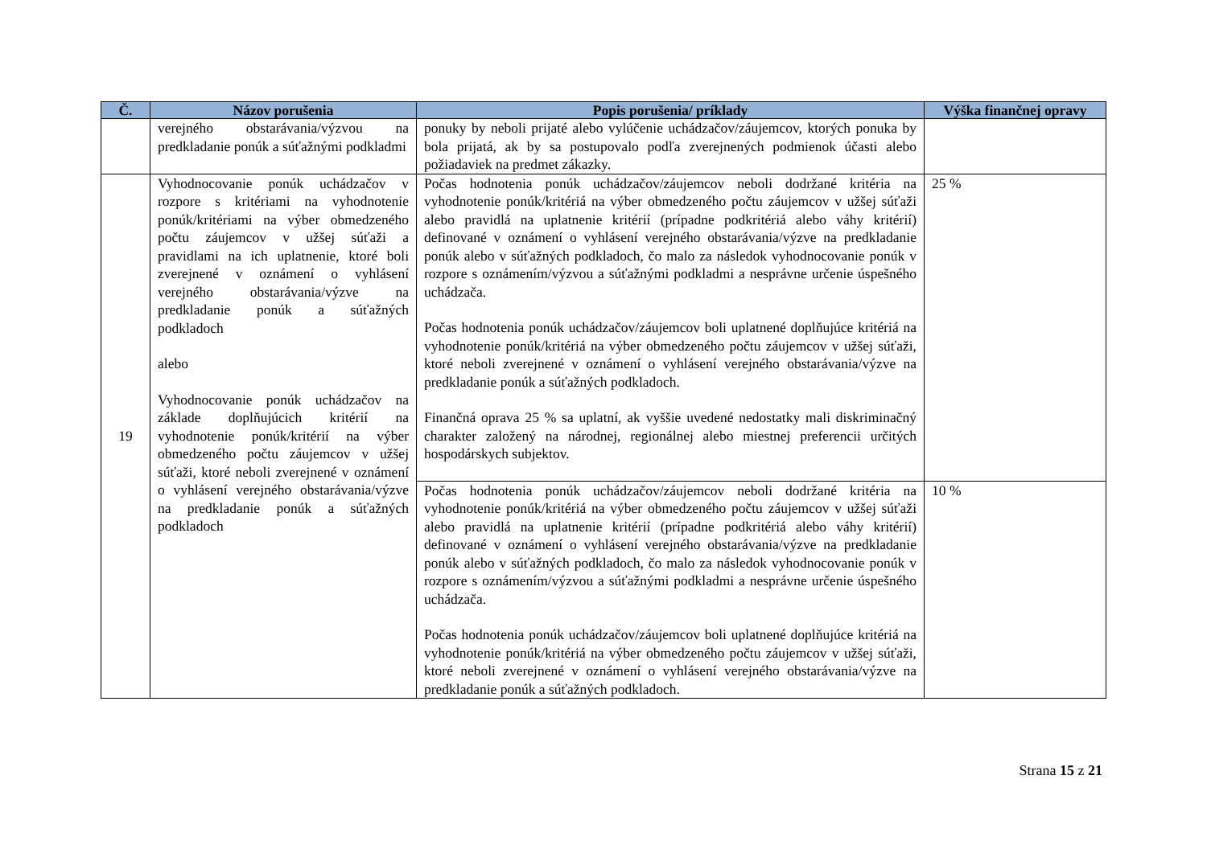| Č. | Názov porušenia | Popis porušenia/ príklady | Výška finančnej opravy |
| --- | --- | --- | --- |
| | verejného obstarávania/výzvou na predkladanie ponúk a súťažnými podkladmi | ponuky by neboli prijaté alebo vylúčenie uchádzačov/záujemcov, ktorých ponuka by bola prijatá, ak by sa postupovalo podľa zverejnených podmienok účasti alebo požiadaviek na predmet zákazky. | |
| 19 | Vyhodnocovanie ponúk uchádzačov v rozpore s kritériami na vyhodnotenie ponúk/kritériami na výber obmedzeného počtu záujemcov v užšej súťaži a pravidlami na ich uplatnenie, ktoré boli zverejnené v oznámení o vyhlásení verejného obstarávania/výzve na predkladanie ponúk a súťažných podkladoch alebo Vyhodnocovanie ponúk uchádzačov na základe doplňujúcich kritérií na vyhodnotenie ponúk/kritérií na výber obmedzeného počtu záujemcov v užšej súťaži, ktoré neboli zverejnené v oznámení o vyhlásení verejného obstarávania/výzve na predkladanie ponúk a súťažných podkladoch | Počas hodnotenia ponúk uchádzačov/záujemcov neboli dodržané kritéria na vyhodnotenie ponúk/kritériá na výber obmedzeného počtu záujemcov v užšej súťaži alebo pravidlá na uplatnenie kritérií (prípadne podkritériá alebo váhy kritérií) definované v oznámení o vyhlásení verejného obstarávania/výzve na predkladanie ponúk alebo v súťažných podkladoch, čo malo za následok vyhodnocovanie ponúk v rozpore s oznámením/výzvou a súťažnými podkladmi a nesprávne určenie úspešného uchádzača. Počas hodnotenia ponúk uchádzačov/záujemcov boli uplatnené doplňujúce kritériá na vyhodnotenie ponúk/kritériá na výber obmedzeného počtu záujemcov v užšej súťaži, ktoré neboli zverejnené v oznámení o vyhlásení verejného obstarávania/výzve na predkladanie ponúk a súťažných podkladoch. Finančná oprava 25 % sa uplatní, ak vyššie uvedené nedostatky mali diskriminačný charakter založený na národnej, regionálnej alebo miestnej preferencii určitých hospodárskych subjektov. | 25 % |
| | | Počas hodnotenia ponúk uchádzačov/záujemcov neboli dodržané kritéria na vyhodnotenie ponúk/kritériá na výber obmedzeného počtu záujemcov v užšej súťaži alebo pravidlá na uplatnenie kritérií (prípadne podkritériá alebo váhy kritérií) definované v oznámení o vyhlásení verejného obstarávania/výzve na predkladanie ponúk alebo v súťažných podkladoch, čo malo za následok vyhodnocovanie ponúk v rozpore s oznámením/výzvou a súťažnými podkladmi a nesprávne určenie úspešného uchádzača. Počas hodnotenia ponúk uchádzačov/záujemcov boli uplatnené doplňujúce kritériá na vyhodnotenie ponúk/kritériá na výber obmedzeného počtu záujemcov v užšej súťaži, ktoré neboli zverejnené v oznámení o vyhlásení verejného obstarávania/výzve na predkladanie ponúk a súťažných podkladoch. | 10 % |
Strana 15 z 21